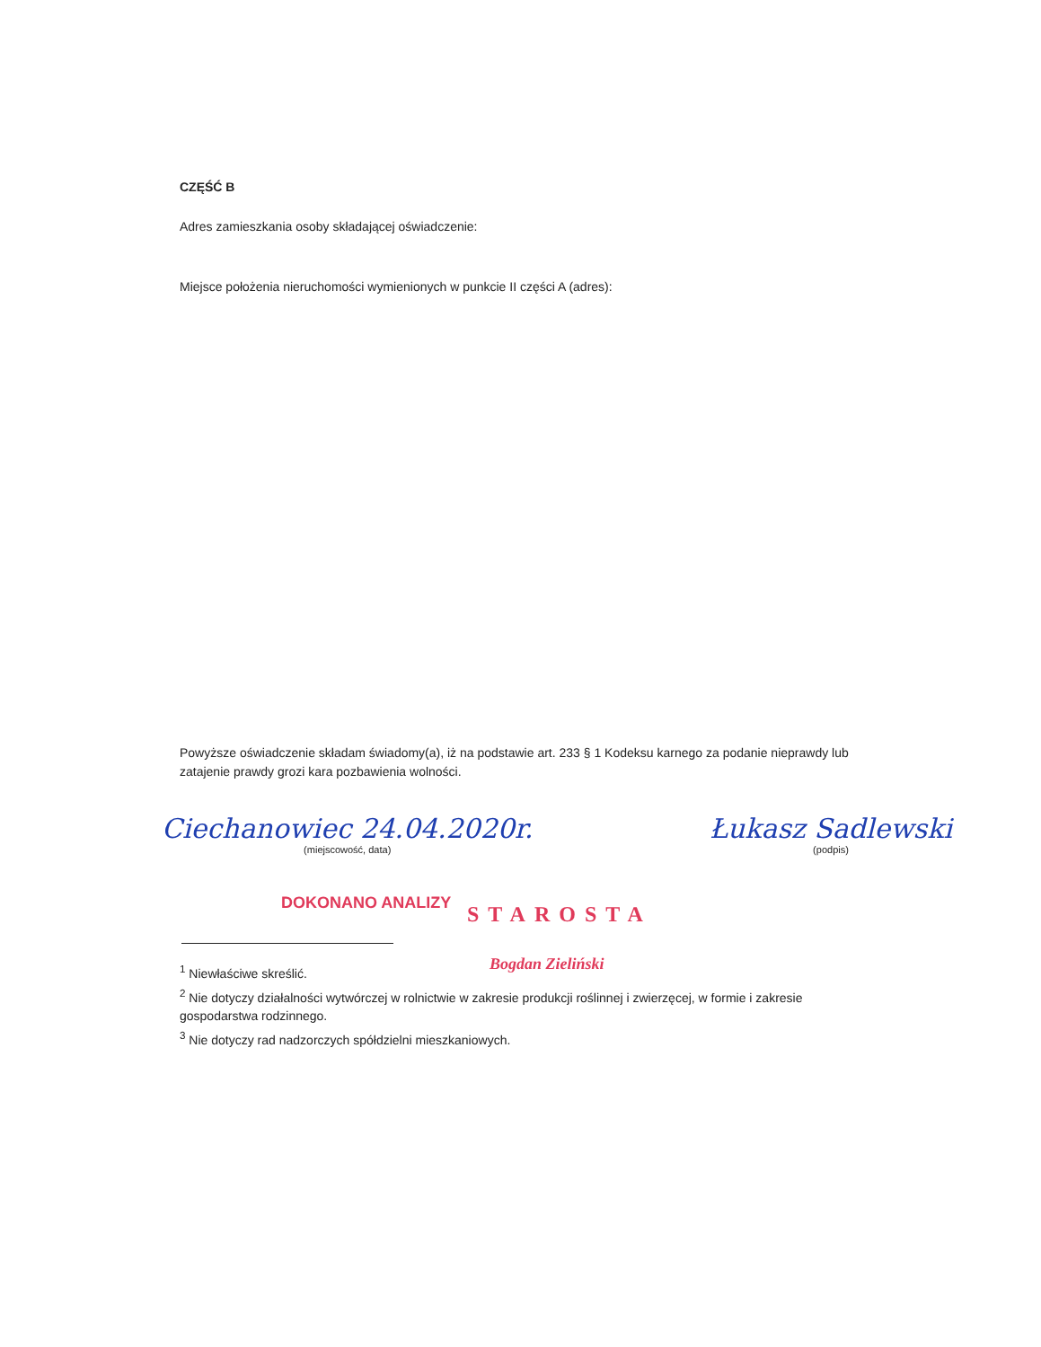CZĘŚĆ B
Adres zamieszkania osoby składającej oświadczenie:
Miejsce położenia nieruchomości wymienionych w punkcie II części A (adres):
Powyższe oświadczenie składam świadomy(a), iż na podstawie art. 233 § 1 Kodeksu karnego za podanie nieprawdy lub zatajenie prawdy grozi kara pozbawienia wolności.
Ciechanowiec 24.04.2020r.
(miejscowość, data)
Łukasz Sadlewski
(podpis)
DOKONANO ANALIZY STAROSTA
Bogdan Zieliński
<sup>1</sup> Niewłaściwe skreślić.
<sup>2</sup> Nie dotyczy działalności wytwórczej w rolnictwie w zakresie produkcji roślinnej i zwierzęcej, w formie i zakresie gospodarstwa rodzinnego.
<sup>3</sup> Nie dotyczy rad nadzorczych spółdzielni mieszkaniowych.